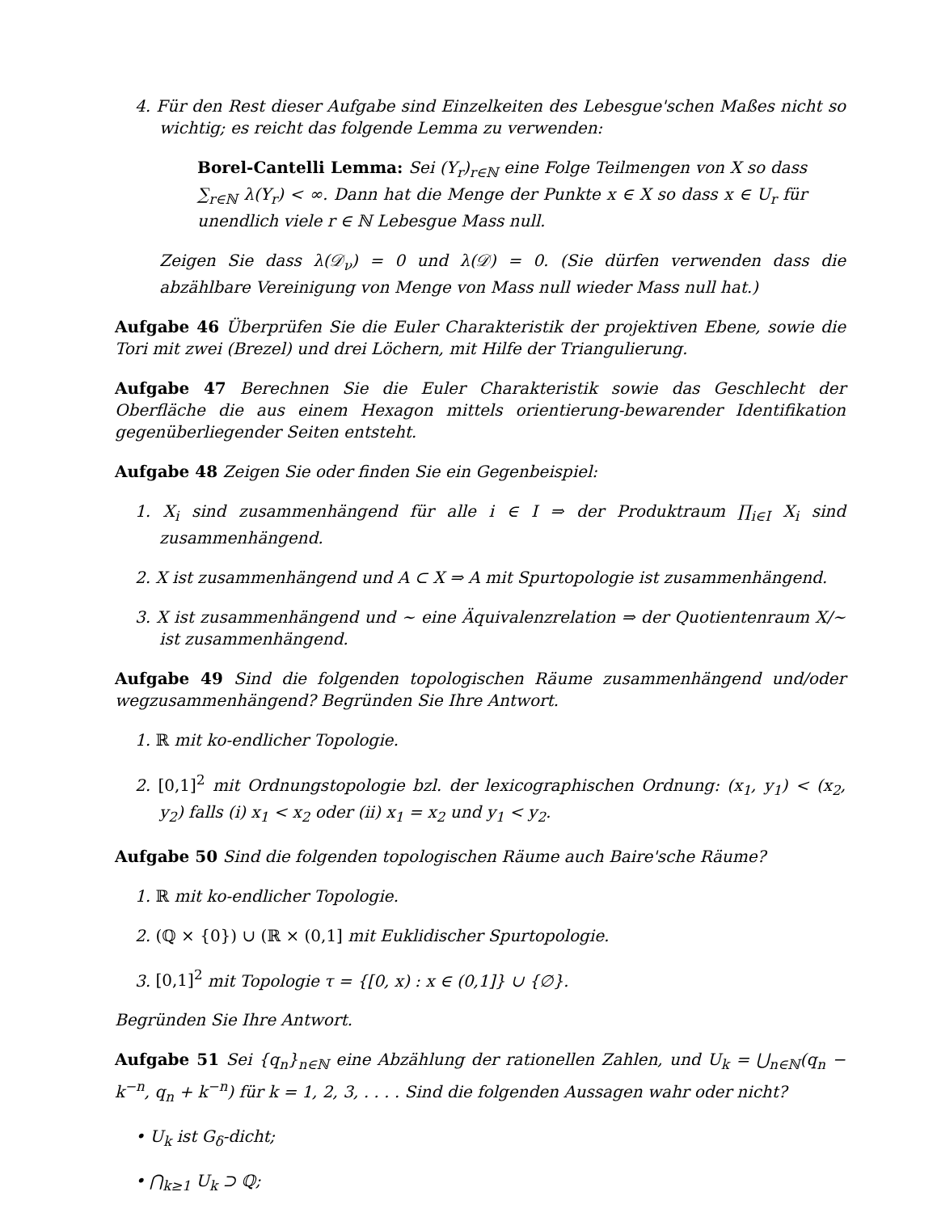4. Für den Rest dieser Aufgabe sind Einzelkeiten des Lebesgue'schen Maßes nicht so wichtig; es reicht das folgende Lemma zu verwenden:
Borel-Cantelli Lemma: Sei (Y<sub>r</sub>)<sub>r∈ℕ</sub> eine Folge Teilmengen von X so dass ∑<sub>r∈ℕ</sub> λ(Y<sub>r</sub>) < ∞. Dann hat die Menge der Punkte x ∈ X so dass x ∈ U<sub>r</sub> für unendlich viele r ∈ ℕ Lebesgue Mass null.
Zeigen Sie dass λ(𝒟<sub>ν</sub>) = 0 und λ(𝒟) = 0. (Sie dürfen verwenden dass die abzählbare Vereinigung von Menge von Mass null wieder Mass null hat.)
Aufgabe 46 Überprüfen Sie die Euler Charakteristik der projektiven Ebene, sowie die Tori mit zwei (Brezel) und drei Löchern, mit Hilfe der Triangulierung.
Aufgabe 47 Berechnen Sie die Euler Charakteristik sowie das Geschlecht der Oberfläche die aus einem Hexagon mittels orientierung-bewarender Identifikation gegenüberliegender Seiten entsteht.
Aufgabe 48 Zeigen Sie oder finden Sie ein Gegenbeispiel:
1. X<sub>i</sub> sind zusammenhängend für alle i ∈ I ⇒ der Produktraum ∏<sub>i∈I</sub> X<sub>i</sub> sind zusammenhängend.
2. X ist zusammenhängend und A ⊂ X ⇒ A mit Spurtopologie ist zusammenhängend.
3. X ist zusammenhängend und ∼ eine Äquivalenzrelation ⇒ der Quotientenraum X/∼ ist zusammenhängend.
Aufgabe 49 Sind die folgenden topologischen Räume zusammenhängend und/oder wegzusammenhängend? Begründen Sie Ihre Antwort.
1. ℝ mit ko-endlicher Topologie.
2. [0,1]<sup>2</sup> mit Ordnungstopologie bzl. der lexicographischen Ordnung: (x<sub>1</sub>, y<sub>1</sub>) < (x<sub>2</sub>, y<sub>2</sub>) falls (i) x<sub>1</sub> < x<sub>2</sub> oder (ii) x<sub>1</sub> = x<sub>2</sub> und y<sub>1</sub> < y<sub>2</sub>.
Aufgabe 50 Sind die folgenden topologischen Räume auch Baire'sche Räume?
1. ℝ mit ko-endlicher Topologie.
2. (ℚ × {0}) ∪ (ℝ × (0,1] mit Euklidischer Spurtopologie.
3. [0,1]<sup>2</sup> mit Topologie τ = {[0, x) : x ∈ (0,1]} ∪ {∅}.
Begründen Sie Ihre Antwort.
Aufgabe 51 Sei {q<sub>n</sub>}<sub>n∈ℕ</sub> eine Abzählung der rationellen Zahlen, und U<sub>k</sub> = ⋃<sub>n∈ℕ</sub>(q<sub>n</sub> − k<sup>−n</sup>, q<sub>n</sub> + k<sup>−n</sup>) für k = 1, 2, 3, . . . . Sind die folgenden Aussagen wahr oder nicht?
• U<sub>k</sub> ist G<sub>δ</sub>-dicht;
• ⋂<sub>k≥1</sub> U<sub>k</sub> ⊃ ℚ;